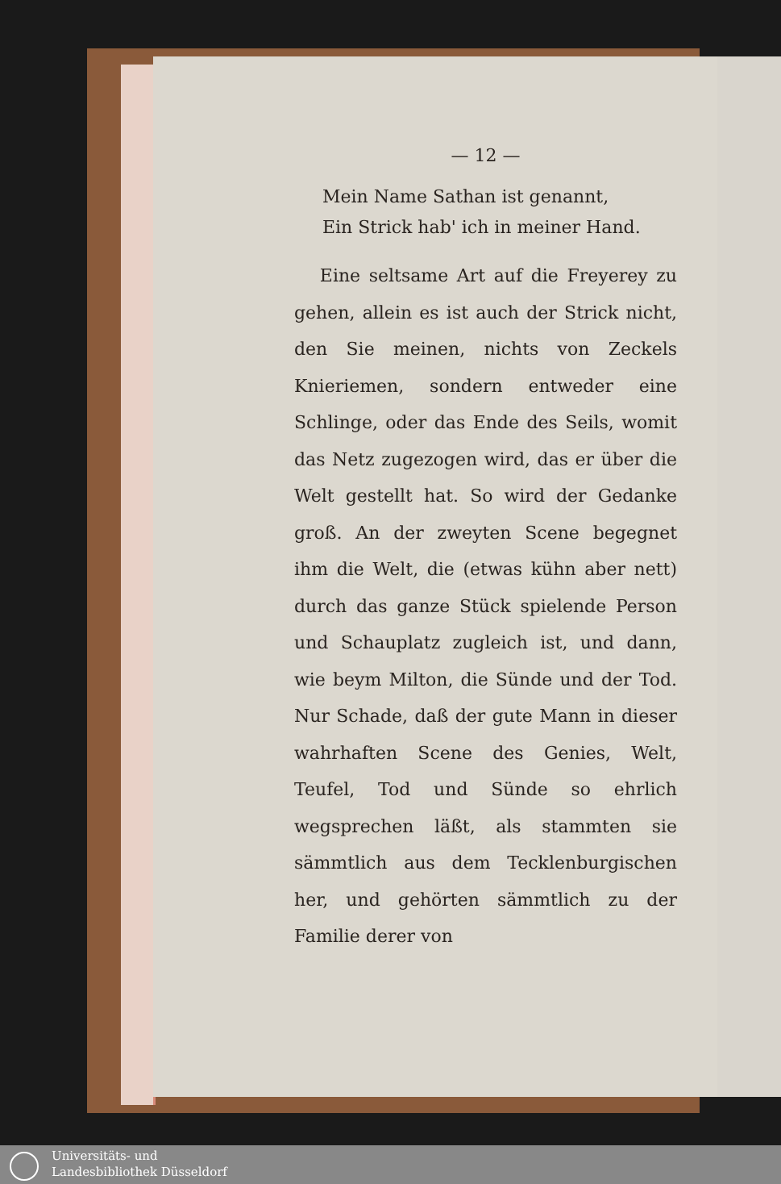— 12 —
Mein Name Sathan ist genannt,
Ein Strick hab' ich in meiner Hand.
Eine seltsame Art auf die Freyerey zu gehen, allein es ist auch der Strick nicht, den Sie meinen, nichts von Zeckels Knieriemen, sondern entweder eine Schlinge, oder das Ende des Seils, womit das Netz zugezogen wird, das er über die Welt gestellt hat. So wird der Gedanke groß. An der zweyten Scene begegnet ihm die Welt, die (etwas kühn aber nett) durch das ganze Stück spielende Person und Schauplatz zugleich ist, und dann, wie beym Milton, die Sünde und der Tod. Nur Schade, daß der gute Mann in dieser wahrhaften Scene des Genies, Welt, Teufel, Tod und Sünde so ehrlich wegsprechen läßt, als stammten sie sämmtlich aus dem Tecklenburgischen her, und gehörten sämmtlich zu der Familie derer von
Universitäts- und
Landesbibliothek Düsseldorf